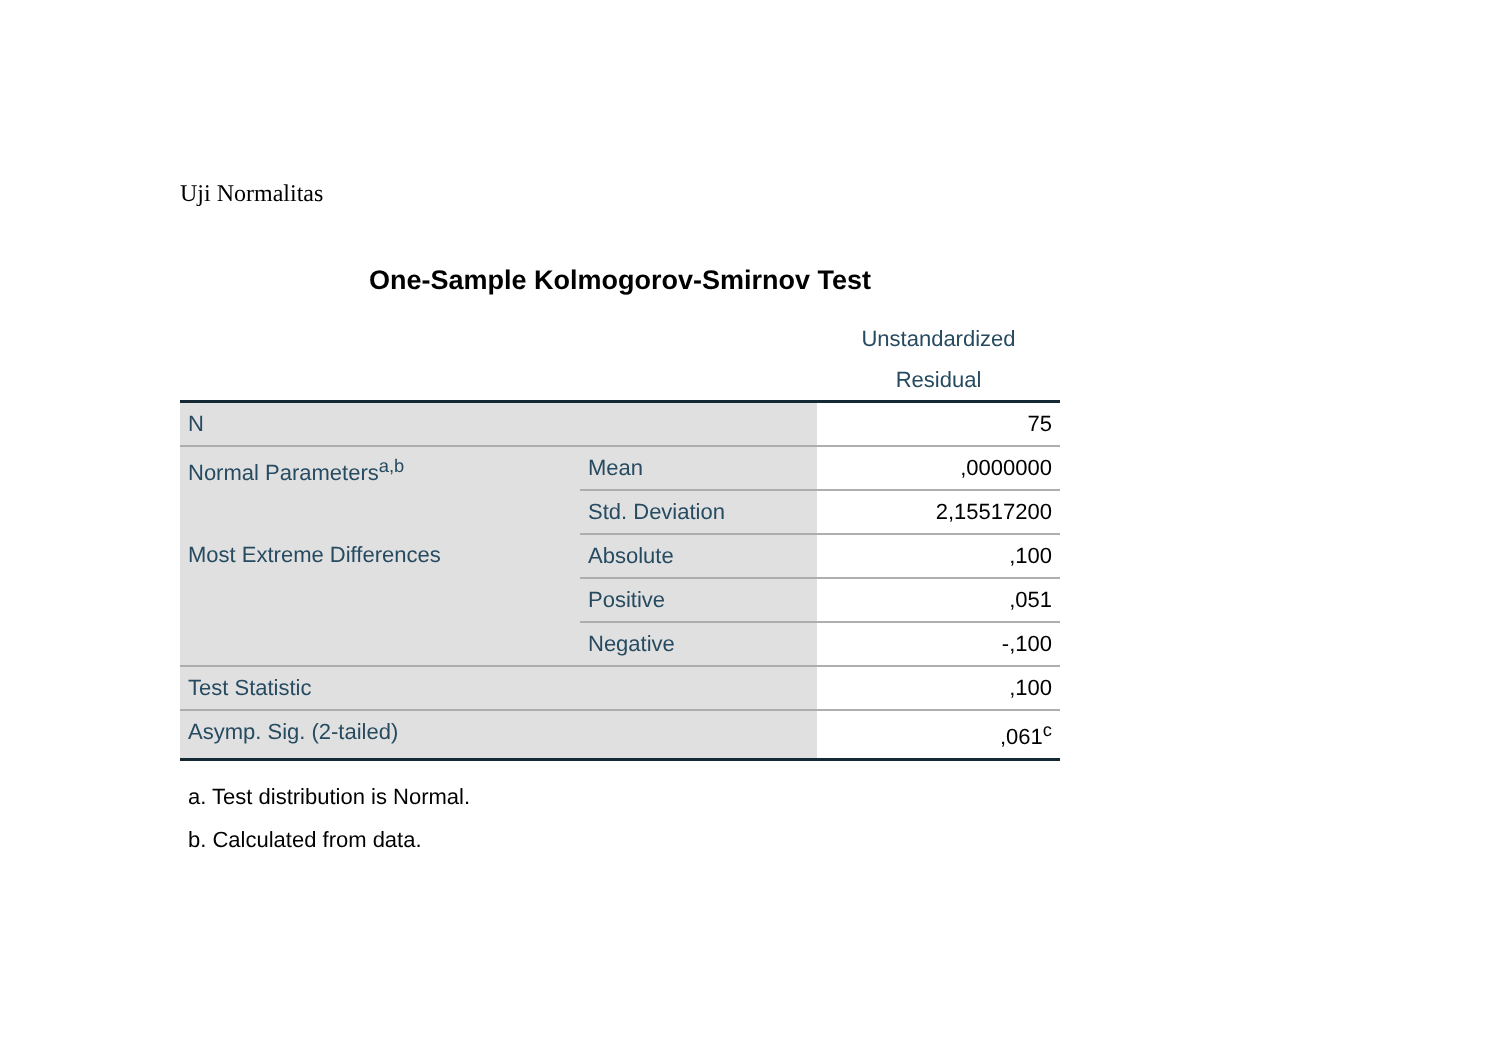Uji Normalitas
One-Sample Kolmogorov-Smirnov Test
| | | Unstandardized Residual |
| --- | --- | --- |
| N | | 75 |
| Normal Parameters<sup>a,b</sup> | Mean | ,0000000 |
| | Std. Deviation | 2,15517200 |
| Most Extreme Differences | Absolute | ,100 |
| | Positive | ,051 |
| | Negative | -,100 |
| Test Statistic | | ,100 |
| Asymp. Sig. (2-tailed) | | ,061<sup>c</sup> |
a. Test distribution is Normal.
b. Calculated from data.